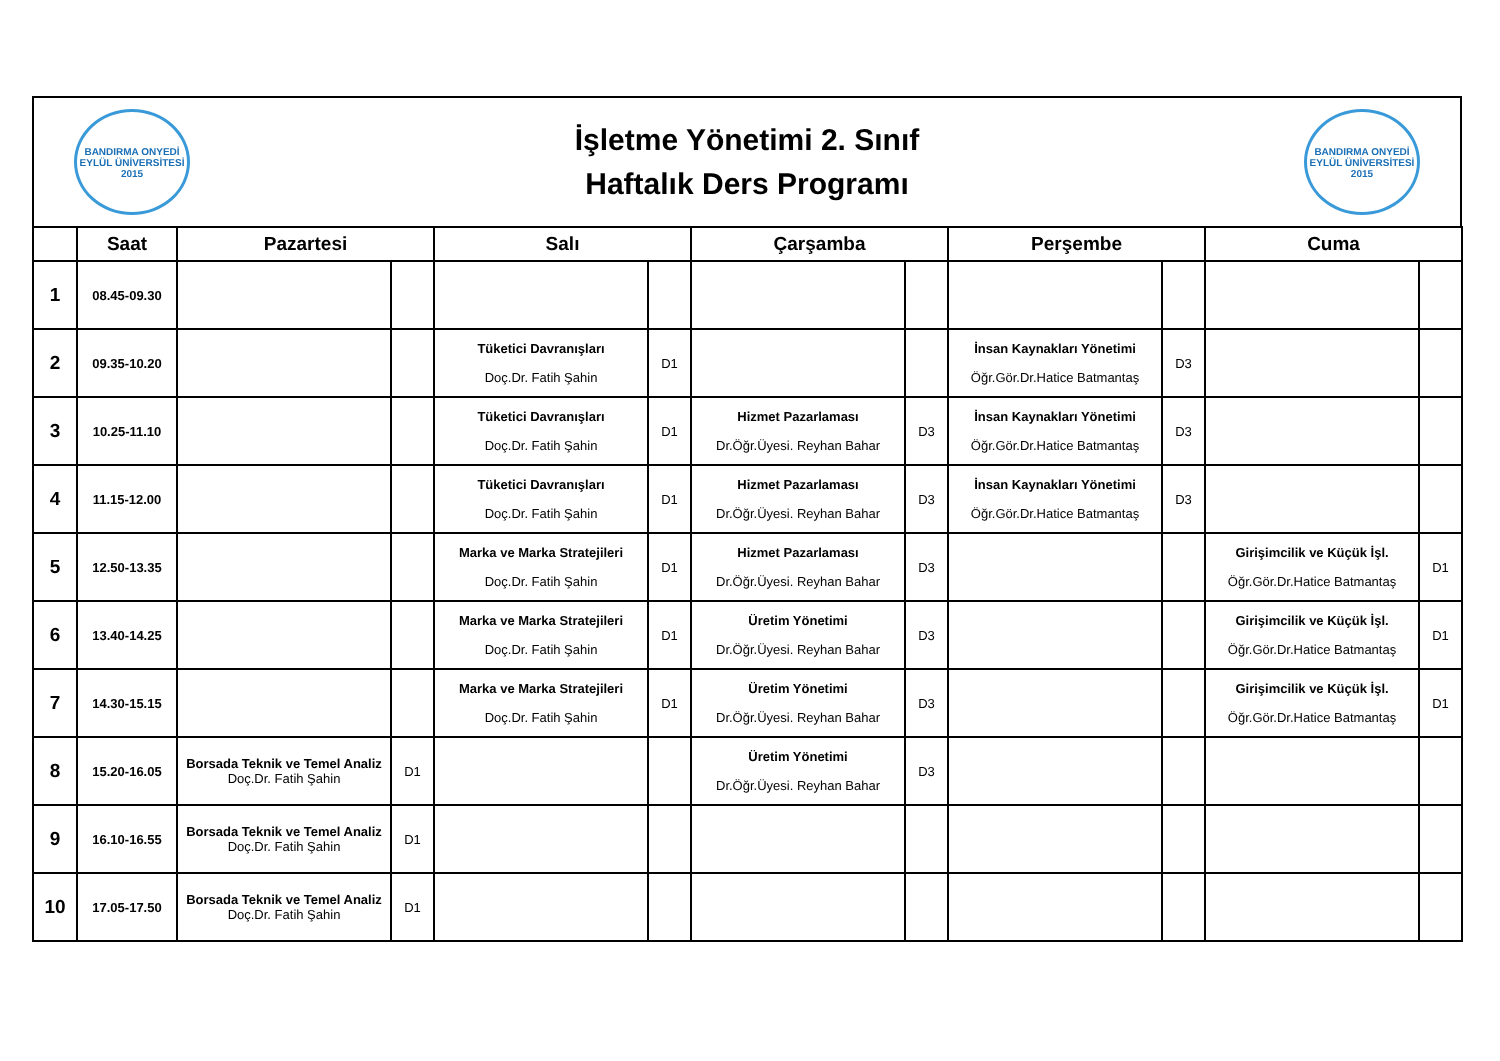BANDIRMA ONYEDİ EYLÜL ÜNİVERSİTESİ 2015
İşletme Yönetimi 2. Sınıf
Haftalık Ders Programı
BANDIRMA ONYEDİ EYLÜL ÜNİVERSİTESİ 2015
| | Saat | Pazartesi | | Salı | | Çarşamba | | Perşembe | | Cuma | |
| --- | --- | --- | --- | --- | --- | --- | --- | --- | --- | --- | --- |
| 1 | 08.45-09.30 | | | | | | | | | | |
| 2 | 09.35-10.20 | | | Tüketici Davranışları Doç.Dr. Fatih Şahin | D1 | | | İnsan Kaynakları Yönetimi Öğr.Gör.Dr.Hatice Batmantaş | D3 | | |
| 3 | 10.25-11.10 | | | Tüketici Davranışları Doç.Dr. Fatih Şahin | D1 | Hizmet Pazarlaması Dr.Öğr.Üyesi. Reyhan Bahar | D3 | İnsan Kaynakları Yönetimi Öğr.Gör.Dr.Hatice Batmantaş | D3 | | |
| 4 | 11.15-12.00 | | | Tüketici Davranışları Doç.Dr. Fatih Şahin | D1 | Hizmet Pazarlaması Dr.Öğr.Üyesi. Reyhan Bahar | D3 | İnsan Kaynakları Yönetimi Öğr.Gör.Dr.Hatice Batmantaş | D3 | | |
| 5 | 12.50-13.35 | | | Marka ve Marka Stratejileri Doç.Dr. Fatih Şahin | D1 | Hizmet Pazarlaması Dr.Öğr.Üyesi. Reyhan Bahar | D3 | | | Girişimcilik ve Küçük İşl. Öğr.Gör.Dr.Hatice Batmantaş | D1 |
| 6 | 13.40-14.25 | | | Marka ve Marka Stratejileri Doç.Dr. Fatih Şahin | D1 | Üretim Yönetimi Dr.Öğr.Üyesi. Reyhan Bahar | D3 | | | Girişimcilik ve Küçük İşl. Öğr.Gör.Dr.Hatice Batmantaş | D1 |
| 7 | 14.30-15.15 | | | Marka ve Marka Stratejileri Doç.Dr. Fatih Şahin | D1 | Üretim Yönetimi Dr.Öğr.Üyesi. Reyhan Bahar | D3 | | | Girişimcilik ve Küçük İşl. Öğr.Gör.Dr.Hatice Batmantaş | D1 |
| 8 | 15.20-16.05 | Borsada Teknik ve Temel Analiz Doç.Dr. Fatih Şahin | D1 | | | Üretim Yönetimi Dr.Öğr.Üyesi. Reyhan Bahar | D3 | | | | |
| 9 | 16.10-16.55 | Borsada Teknik ve Temel Analiz Doç.Dr. Fatih Şahin | D1 | | | | | | | | |
| 10 | 17.05-17.50 | Borsada Teknik ve Temel Analiz Doç.Dr. Fatih Şahin | D1 | | | | | | | | |